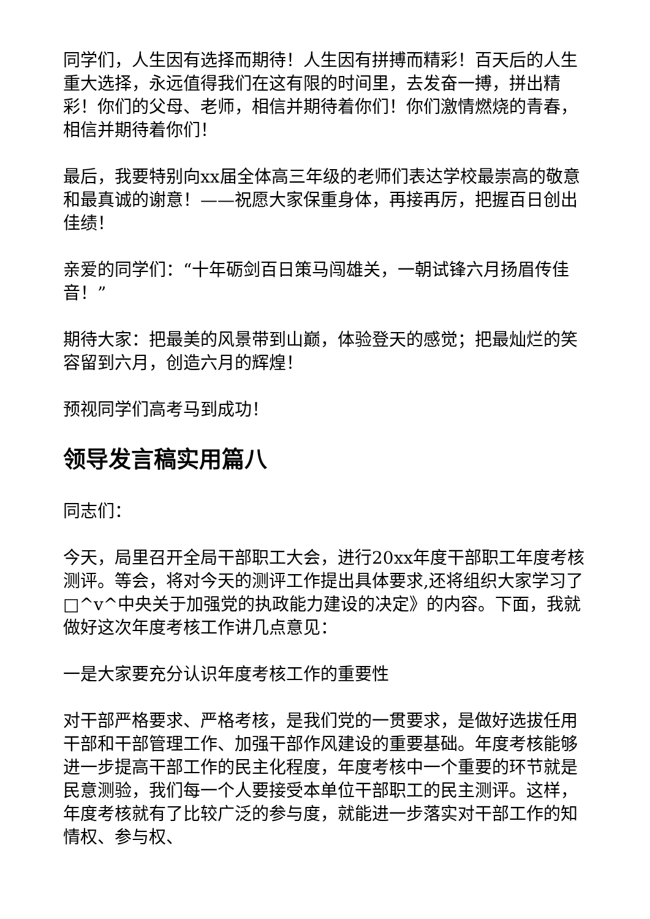同学们，人生因有选择而期待！人生因有拼搏而精彩！百天后的人生重大选择，永远值得我们在这有限的时间里，去发奋一搏，拼出精彩！你们的父母、老师，相信并期待着你们！你们激情燃烧的青春，相信并期待着你们！
最后，我要特别向xx届全体高三年级的老师们表达学校最崇高的敬意和最真诚的谢意！——祝愿大家保重身体，再接再厉，把握百日创出佳绩！
亲爱的同学们：“十年砺剑百日策马闯雄关，一朝试锋六月扬眉传佳音！”
期待大家：把最美的风景带到山巅，体验登天的感觉；把最灿烂的笑容留到六月，创造六月的辉煌！
预视同学们高考马到成功！
领导发言稿实用篇八
同志们：
今天，局里召开全局干部职工大会，进行20xx年度干部职工年度考核测评。等会，将对今天的测评工作提出具体要求,还将组织大家学习了□^v^中央关于加强党的执政能力建设的决定》的内容。下面，我就做好这次年度考核工作讲几点意见：
一是大家要充分认识年度考核工作的重要性
对干部严格要求、严格考核，是我们党的一贯要求，是做好选拔任用干部和干部管理工作、加强干部作风建设的重要基础。年度考核能够进一步提高干部工作的民主化程度，年度考核中一个重要的环节就是民意测验，我们每一个人要接受本单位干部职工的民主测评。这样，年度考核就有了比较广泛的参与度，就能进一步落实对干部工作的知情权、参与权、